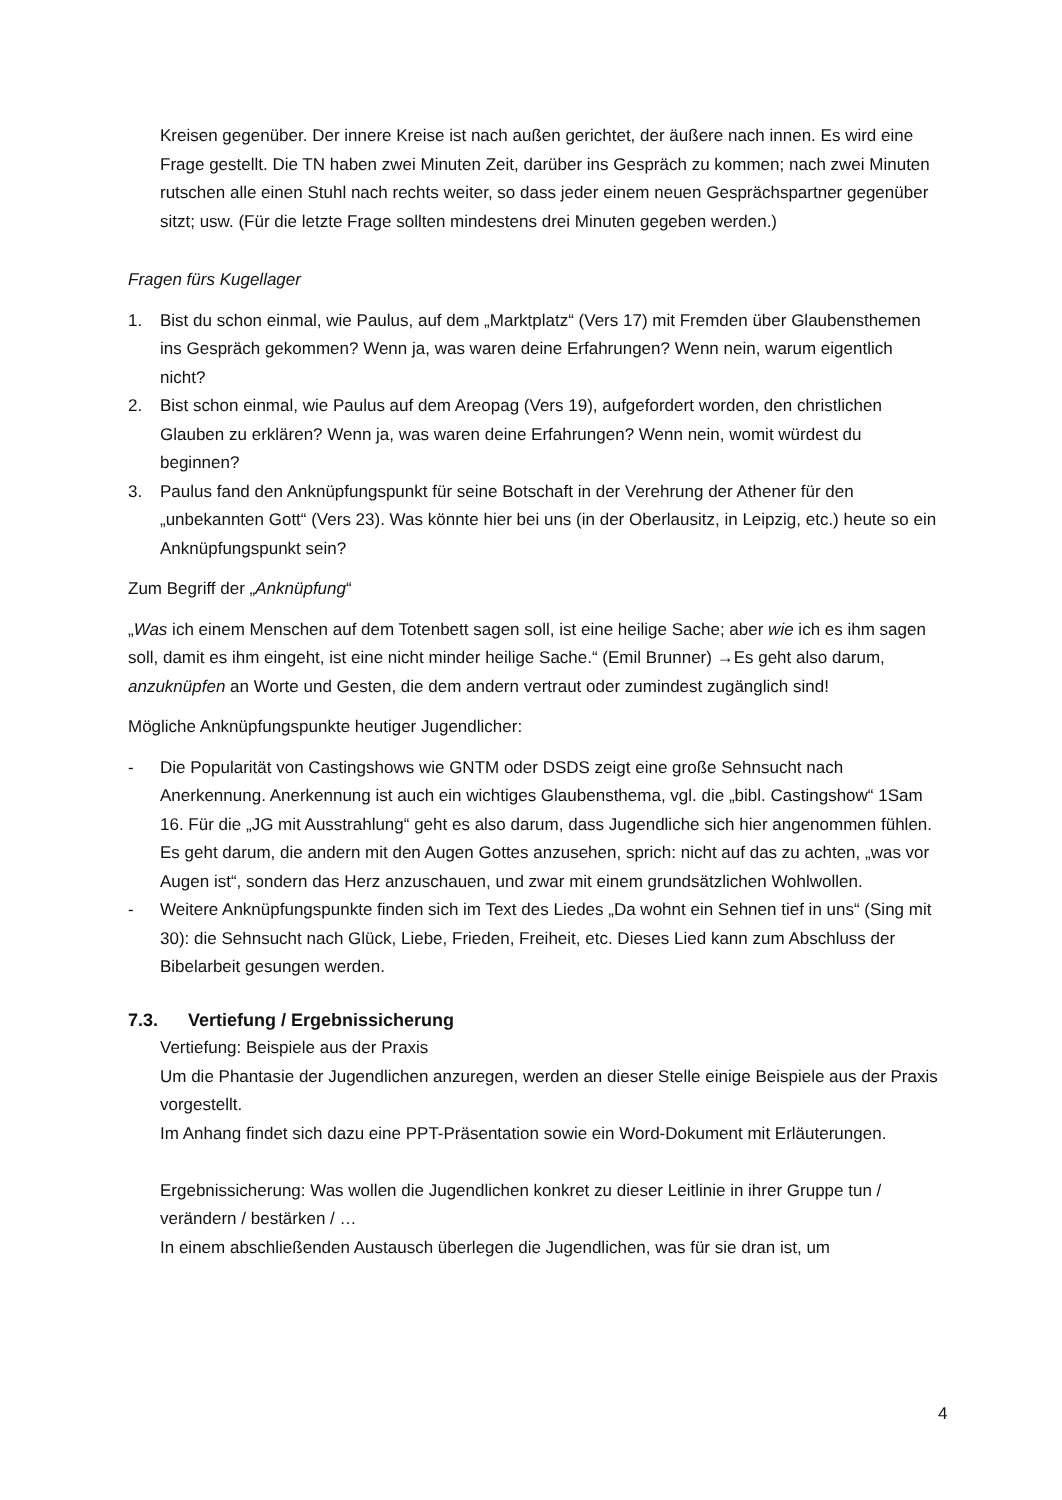Kreisen gegenüber. Der innere Kreise ist nach außen gerichtet, der äußere nach innen. Es wird eine Frage gestellt. Die TN haben zwei Minuten Zeit, darüber ins Gespräch zu kommen; nach zwei Minuten rutschen alle einen Stuhl nach rechts weiter, so dass jeder einem neuen Gesprächspartner gegenüber sitzt; usw. (Für die letzte Frage sollten mindestens drei Minuten gegeben werden.)
Fragen fürs Kugellager
1. Bist du schon einmal, wie Paulus, auf dem „Marktplatz“ (Vers 17) mit Fremden über Glaubensthemen ins Gespräch gekommen? Wenn ja, was waren deine Erfahrungen? Wenn nein, warum eigentlich nicht?
2. Bist schon einmal, wie Paulus auf dem Areopag (Vers 19), aufgefordert worden, den christlichen Glauben zu erklären? Wenn ja, was waren deine Erfahrungen? Wenn nein, womit würdest du beginnen?
3. Paulus fand den Anknüpfungspunkt für seine Botschaft in der Verehrung der Athener für den „unbekannten Gott“ (Vers 23). Was könnte hier bei uns (in der Oberlausitz, in Leipzig, etc.) heute so ein Anknüpfungspunkt sein?
Zum Begriff der „Anknüpfung“
„Was ich einem Menschen auf dem Totenbett sagen soll, ist eine heilige Sache; aber wie ich es ihm sagen soll, damit es ihm eingeht, ist eine nicht minder heilige Sache.“ (Emil Brunner) →Es geht also darum, anzuknüpfen an Worte und Gesten, die dem andern vertraut oder zumindest zugänglich sind!
Mögliche Anknüpfungspunkte heutiger Jugendlicher:
- Die Popularität von Castingshows wie GNTM oder DSDS zeigt eine große Sehnsucht nach Anerkennung. Anerkennung ist auch ein wichtiges Glaubensthema, vgl. die „bibl. Castingshow“ 1Sam 16. Für die „JG mit Ausstrahlung“ geht es also darum, dass Jugendliche sich hier angenommen fühlen. Es geht darum, die andern mit den Augen Gottes anzusehen, sprich: nicht auf das zu achten, „was vor Augen ist“, sondern das Herz anzuschauen, und zwar mit einem grundsätzlichen Wohlwollen.
- Weitere Anknüpfungspunkte finden sich im Text des Liedes „Da wohnt ein Sehnen tief in uns“ (Sing mit 30): die Sehnsucht nach Glück, Liebe, Frieden, Freiheit, etc. Dieses Lied kann zum Abschluss der Bibelarbeit gesungen werden.
7.3. Vertiefung / Ergebnissicherung
Vertiefung: Beispiele aus der Praxis
Um die Phantasie der Jugendlichen anzuregen, werden an dieser Stelle einige Beispiele aus der Praxis vorgestellt.
Im Anhang findet sich dazu eine PPT-Präsentation sowie ein Word-Dokument mit Erläuterungen.
Ergebnissicherung: Was wollen die Jugendlichen konkret zu dieser Leitlinie in ihrer Gruppe tun / verändern / bestärken / …
In einem abschließenden Austausch überlegen die Jugendlichen, was für sie dran ist, um
4